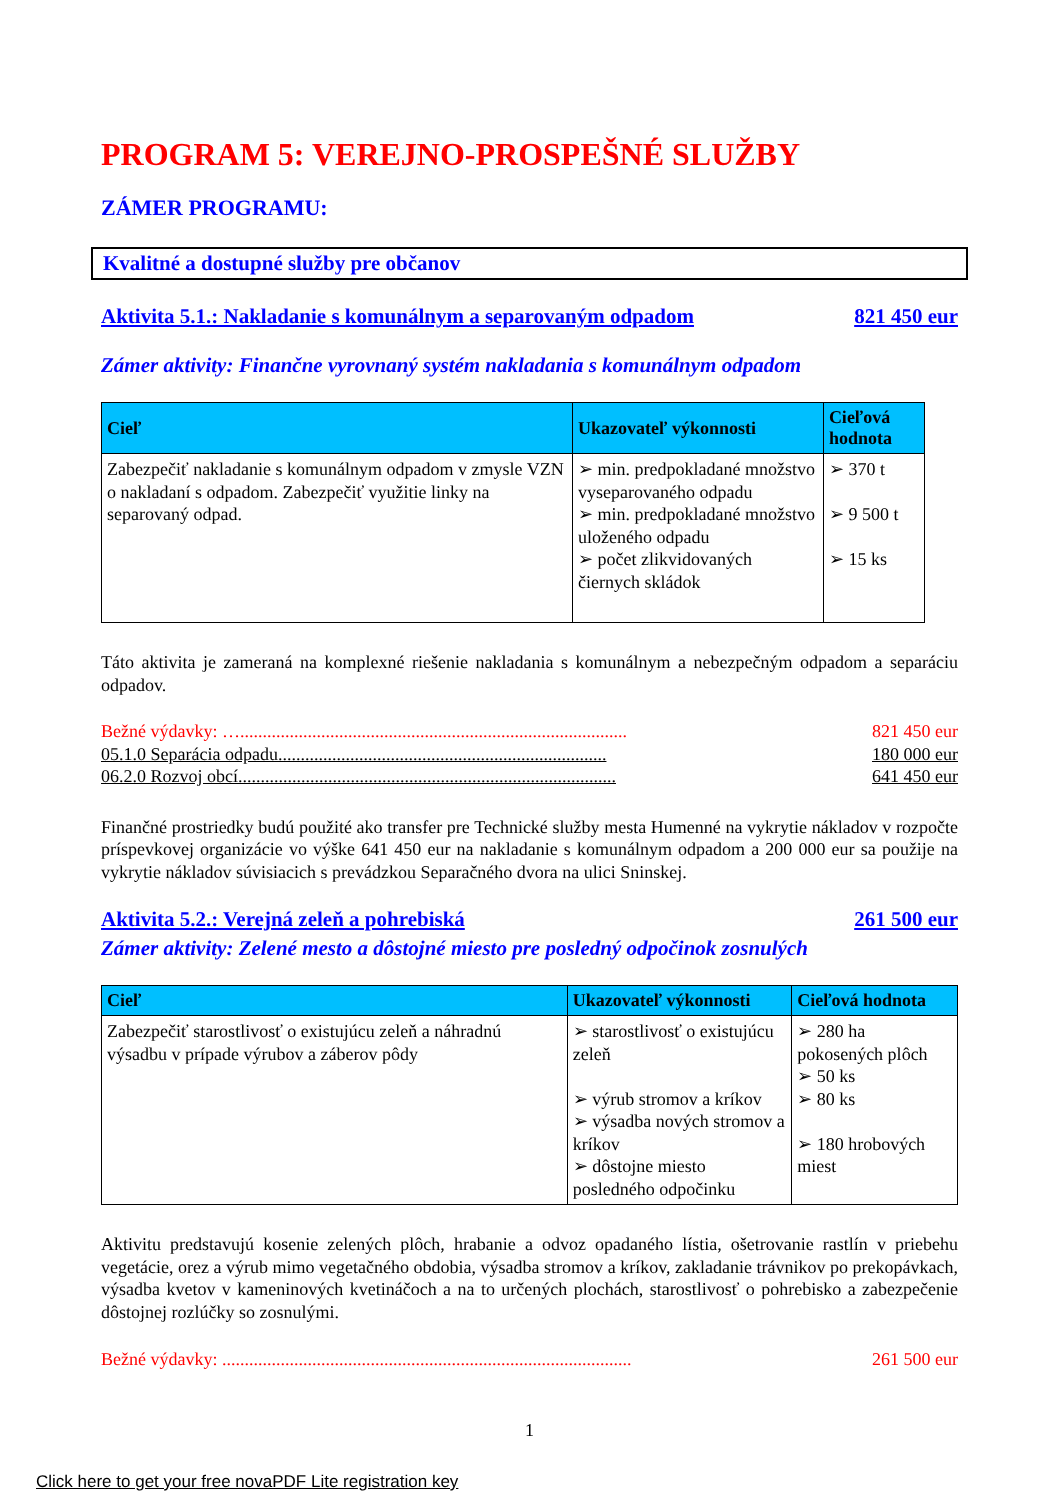PROGRAM 5: VEREJNO-PROSPEŠNÉ SLUŽBY
ZÁMER PROGRAMU:
Kvalitné a dostupné služby pre občanov
Aktivita 5.1.: Nakladanie s komunálnym a separovaným odpadom 821 450 eur
Zámer aktivity: Finančne vyrovnaný systém nakladania s komunálnym odpadom
| Cieľ | Ukazovateľ výkonnosti | Cieľová hodnota |
| --- | --- | --- |
| Zabezpečiť nakladanie s komunálnym odpadom v zmysle VZN o nakladaní s odpadom. Zabezpečiť využitie linky na separovaný odpad. | ➢ min. predpokladané množstvo vyseparovaného odpadu ➢ min. predpokladané množstvo uloženého odpadu ➢ počet zlikvidovaných čiernych skládok | ➢ 370 t ➢ 9 500 t ➢ 15 ks |
Táto aktivita je zameraná na komplexné riešenie nakladania s komunálnym a nebezpečným odpadom a separáciu odpadov.
Bežné výdavky: …...................................................................................... 821 450 eur
05.1.0 Separácia odpadu......................................................................... 180 000 eur
06.2.0 Rozvoj obcí.................................................................................... 641 450 eur
Finančné prostriedky budú použité ako transfer pre Technické služby mesta Humenné na vykrytie nákladov v rozpočte príspevkovej organizácie vo výške 641 450 eur na nakladanie s komunálnym odpadom a 200 000 eur sa použije na vykrytie nákladov súvisiacich s prevádzkou Separačného dvora na ulici Sninskej.
Aktivita 5.2.: Verejná zeleň a pohrebiská 261 500 eur
Zámer aktivity: Zelené mesto a dôstojné miesto pre posledný odpočinok zosnulých
| Cieľ | Ukazovateľ výkonnosti | Cieľová hodnota |
| --- | --- | --- |
| Zabezpečiť starostlivosť o existujúcu zeleň a náhradnú výsadbu v prípade výrubov a záberov pôdy | ➢ starostlivosť o existujúcu zeleň ➢ výrub stromov a kríkov ➢ výsadba nových stromov a kríkov ➢ dôstojne miesto posledného odpočinku | ➢ 280 ha pokosených plôch ➢ 50 ks ➢ 80 ks ➢ 180 hrobových miest |
Aktivitu predstavujú kosenie zelených plôch, hrabanie a odvoz opadaného lístia, ošetrovanie rastlín v priebehu vegetácie, orez a výrub mimo vegetačného obdobia, výsadba stromov a kríkov, zakladanie trávnikov po prekopávkach, výsadba kvetov v kameninových kvetináčoch a na to určených plochách, starostlivosť o pohrebisko a zabezpečenie dôstojnej rozlúčky so zosnulými.
Bežné výdavky: ........................................................................................... 261 500 eur
1
Click here to get your free novaPDF Lite registration key